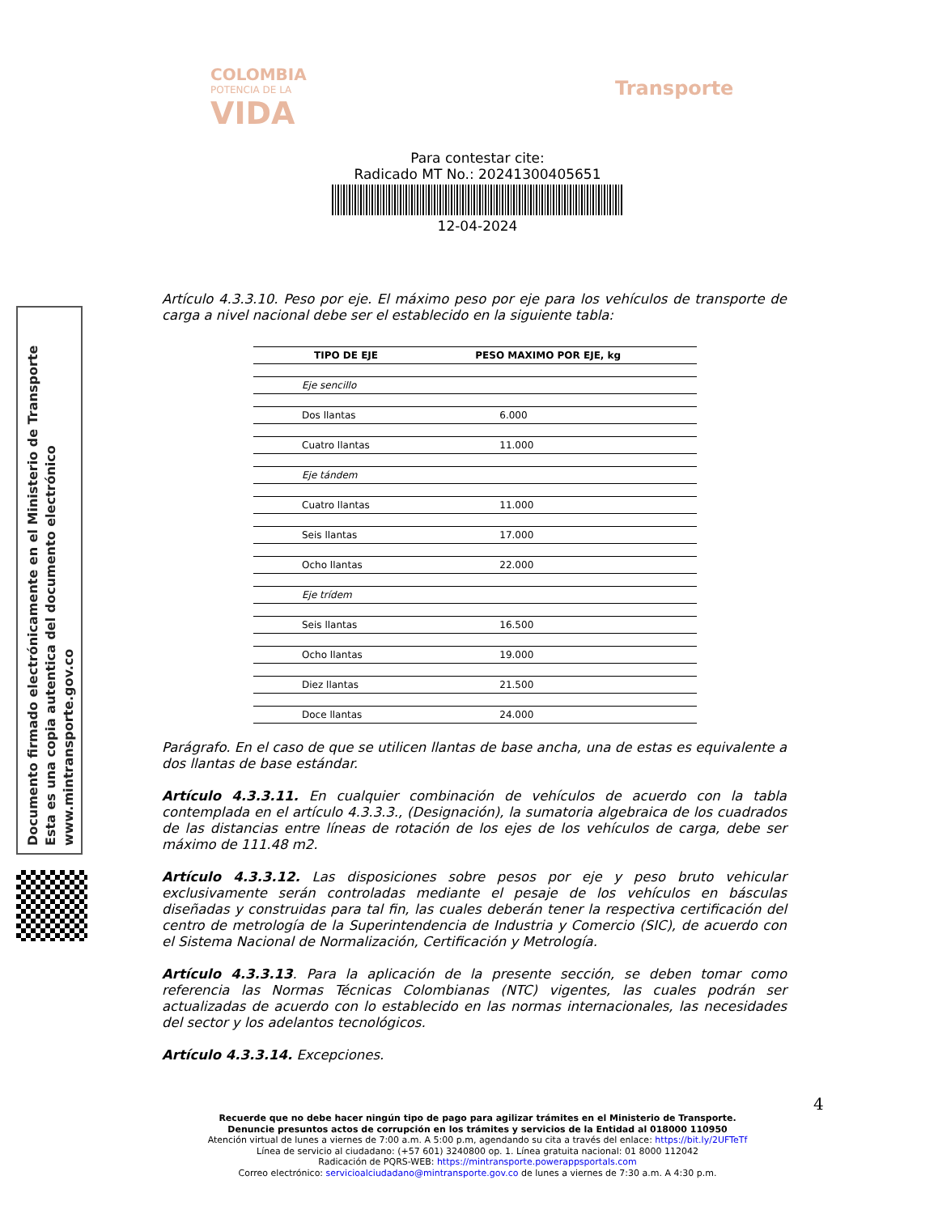COLOMBIA
POTENCIA DE LA
VIDA
Transporte
Para contestar cite:
Radicado MT No.: 20241300405651
12-04-2024
Documento firmado electrónicamente en el Ministerio de Transporte
Esta es una copia autentica del documento electrónico
www.mintransporte.gov.co
Artículo 4.3.3.10. Peso por eje. El máximo peso por eje para los vehículos de transporte de carga a nivel nacional debe ser el establecido en la siguiente tabla:
| TIPO DE EJE | PESO MAXIMO POR EJE, kg |
| --- | --- |
| Eje sencillo | |
| Dos llantas | 6.000 |
| Cuatro llantas | 11.000 |
| Eje tándem | |
| Cuatro llantas | 11.000 |
| Seis llantas | 17.000 |
| Ocho llantas | 22.000 |
| Eje trídem | |
| Seis llantas | 16.500 |
| Ocho llantas | 19.000 |
| Diez llantas | 21.500 |
| Doce llantas | 24.000 |
Parágrafo. En el caso de que se utilicen llantas de base ancha, una de estas es equivalente a dos llantas de base estándar.
Artículo 4.3.3.11. En cualquier combinación de vehículos de acuerdo con la tabla contemplada en el artículo 4.3.3.3., (Designación), la sumatoria algebraica de los cuadrados de las distancias entre líneas de rotación de los ejes de los vehículos de carga, debe ser máximo de 111.48 m2.
Artículo 4.3.3.12. Las disposiciones sobre pesos por eje y peso bruto vehicular exclusivamente serán controladas mediante el pesaje de los vehículos en básculas diseñadas y construidas para tal fin, las cuales deberán tener la respectiva certificación del centro de metrología de la Superintendencia de Industria y Comercio (SIC), de acuerdo con el Sistema Nacional de Normalización, Certificación y Metrología.
Artículo 4.3.3.13. Para la aplicación de la presente sección, se deben tomar como referencia las Normas Técnicas Colombianas (NTC) vigentes, las cuales podrán ser actualizadas de acuerdo con lo establecido en las normas internacionales, las necesidades del sector y los adelantos tecnológicos.
Artículo 4.3.3.14. Excepciones.
4
Recuerde que no debe hacer ningún tipo de pago para agilizar trámites en el Ministerio de Transporte.
Denuncie presuntos actos de corrupción en los trámites y servicios de la Entidad al 018000 110950
Atención virtual de lunes a viernes de 7:00 a.m. A 5:00 p.m, agendando su cita a través del enlace: https://bit.ly/2UFTeTf
Línea de servicio al ciudadano: (+57 601) 3240800 op. 1. Línea gratuita nacional: 01 8000 112042
Radicación de PQRS-WEB: https://mintransporte.powerappsportals.com
Correo electrónico: servicioalciudadano@mintransporte.gov.co de lunes a viernes de 7:30 a.m. A 4:30 p.m.